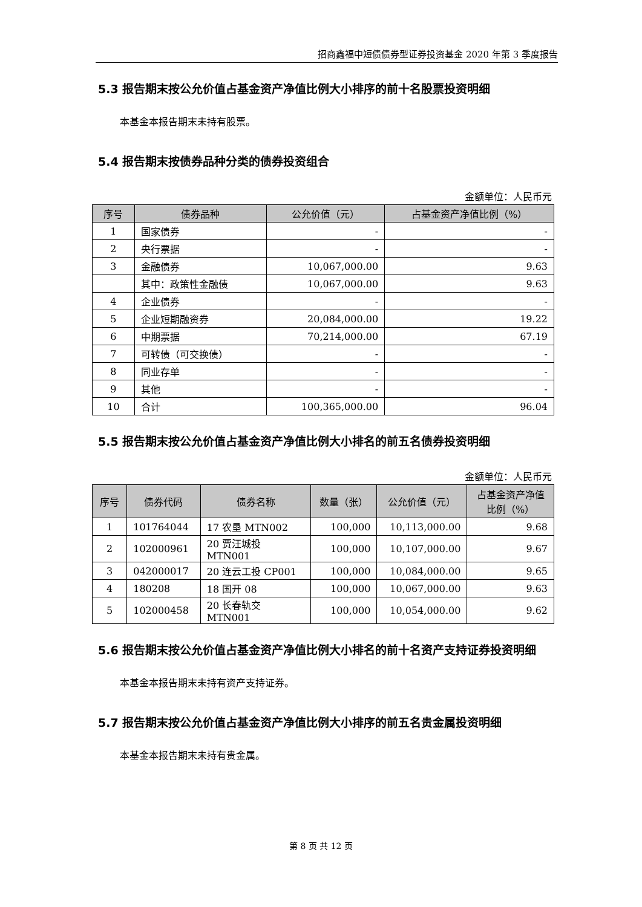招商鑫福中短债债券型证券投资基金 2020 年第 3 季度报告
5.3 报告期末按公允价值占基金资产净值比例大小排序的前十名股票投资明细
本基金本报告期末未持有股票。
5.4 报告期末按债券品种分类的债券投资组合
金额单位：人民币元
| 序号 | 债券品种 | 公允价值（元） | 占基金资产净值比例（%） |
| --- | --- | --- | --- |
| 1 | 国家债券 | - | - |
| 2 | 央行票据 | - | - |
| 3 | 金融债券 | 10,067,000.00 | 9.63 |
| | 其中：政策性金融债 | 10,067,000.00 | 9.63 |
| 4 | 企业债券 | - | - |
| 5 | 企业短期融资券 | 20,084,000.00 | 19.22 |
| 6 | 中期票据 | 70,214,000.00 | 67.19 |
| 7 | 可转债（可交换债） | - | - |
| 8 | 同业存单 | - | - |
| 9 | 其他 | - | - |
| 10 | 合计 | 100,365,000.00 | 96.04 |
5.5 报告期末按公允价值占基金资产净值比例大小排名的前五名债券投资明细
金额单位：人民币元
| 序号 | 债券代码 | 债券名称 | 数量（张） | 公允价值（元） | 占基金资产净值 比例（%） |
| --- | --- | --- | --- | --- | --- |
| 1 | 101764044 | 17 农垦 MTN002 | 100,000 | 10,113,000.00 | 9.68 |
| 2 | 102000961 | 20 贾汪城投 MTN001 | 100,000 | 10,107,000.00 | 9.67 |
| 3 | 042000017 | 20 连云工投 CP001 | 100,000 | 10,084,000.00 | 9.65 |
| 4 | 180208 | 18 国开 08 | 100,000 | 10,067,000.00 | 9.63 |
| 5 | 102000458 | 20 长春轨交 MTN001 | 100,000 | 10,054,000.00 | 9.62 |
5.6 报告期末按公允价值占基金资产净值比例大小排名的前十名资产支持证券投资明细
本基金本报告期末未持有资产支持证券。
5.7 报告期末按公允价值占基金资产净值比例大小排序的前五名贵金属投资明细
本基金本报告期末未持有贵金属。
第 8 页 共 12 页